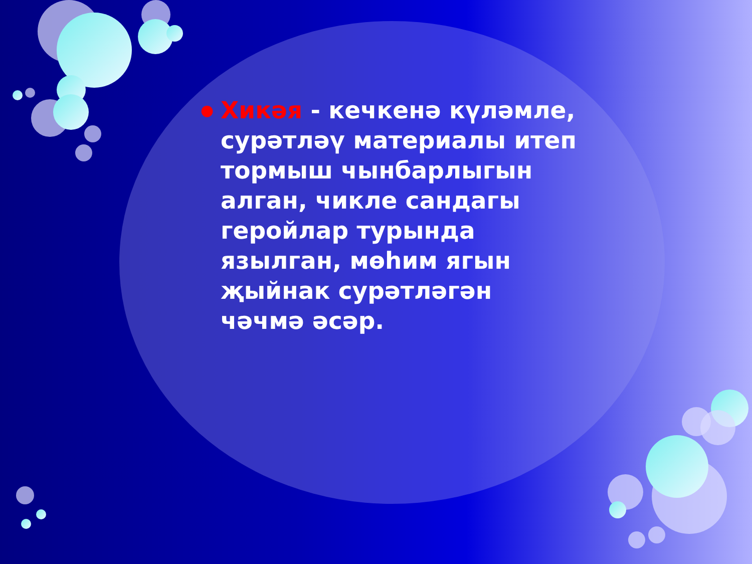●
Хикәя - кечкенә күләмле, сурәтләү материалы итеп тормыш чынбарлыгын алган, чикле сандагы геройлар турында язылган, мөһим ягын җыйнак сурәтләгән чәчмә әсәр.